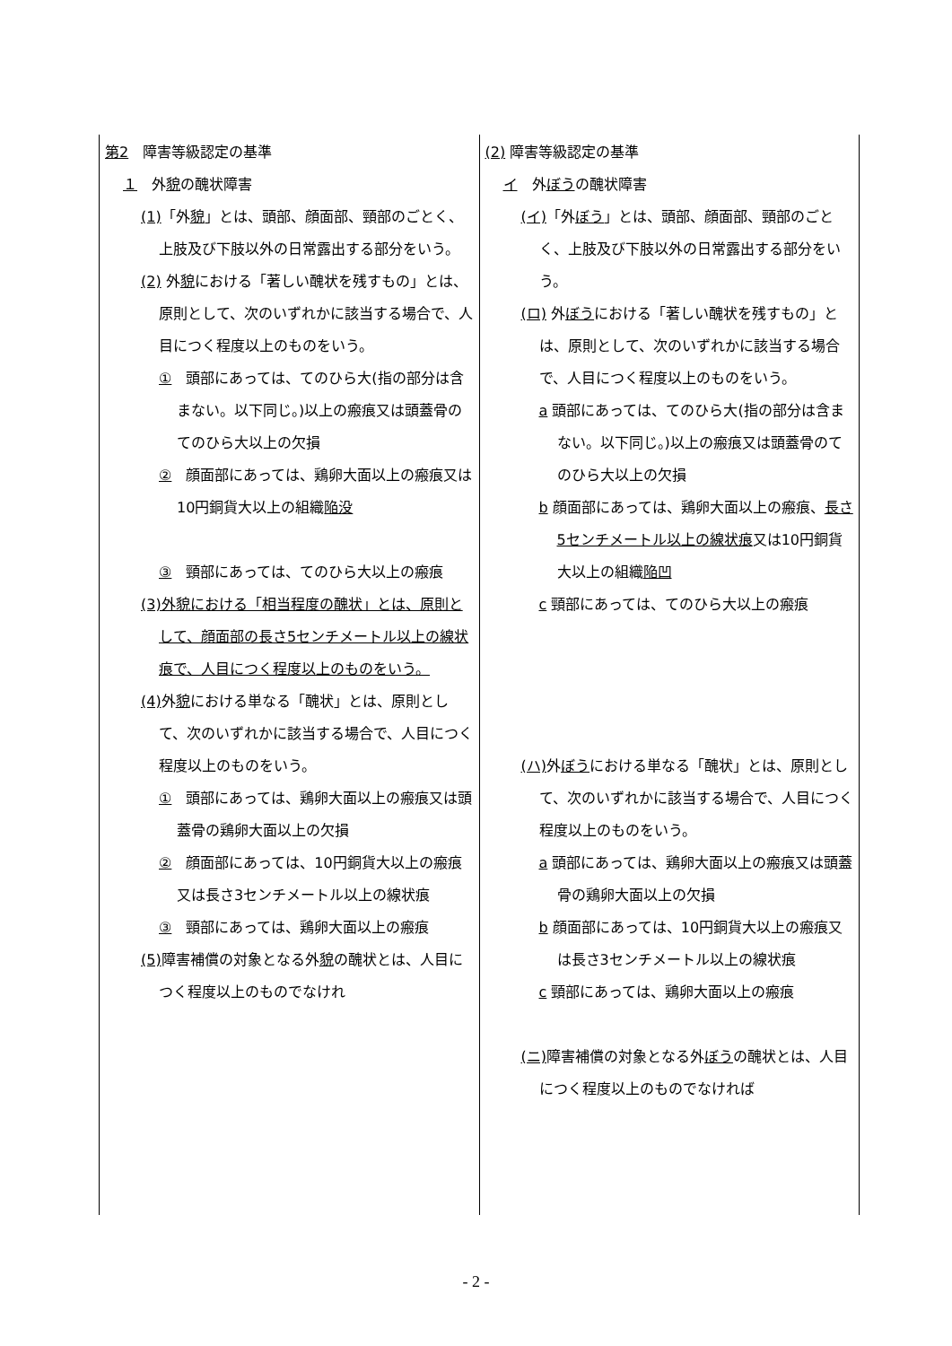| 第2 障害等級認定の基準 １ 外 貌 の醜状障害 (1) 「外 貌 」とは、頭部、顔面部、頸部のごとく、上肢及び下肢以外の日常露出する部分をいう。 (2) 外 貌 における「著しい醜状を残すもの」とは、原則として、次のいずれかに該当する場合で、人目につく程度以上のものをいう。 ① 頭部にあっては、てのひら大(指の部分は含まない。以下同じ。)以上の瘢痕又は頭蓋骨のてのひら大以上の欠損 ② 顔面部にあっては、鶏卵大面以上の瘢痕又は10円銅貨大以上の組織 陥没 ③ 頸部にあっては、てのひら大以上の瘢痕 (3)外貌における「相当程度の醜状」とは、原則として、顔面部の長さ5センチメートル以上の線状痕で、人目につく程度以上のものをいう。 (4) 外 貌 における単なる「醜状」とは、原則として、次のいずれかに該当する場合で、人目につく程度以上のものをいう。 ① 頭部にあっては、鶏卵大面以上の瘢痕又は頭蓋骨の鶏卵大面以上の欠損 ② 顔面部にあっては、10円銅貨大以上の瘢痕又は長さ3センチメートル以上の線状痕 ③ 頸部にあっては、鶏卵大面以上の瘢痕 (5) 障害補償の対象となる外 貌 の醜状とは、人目につく程度以上のものでなけれ | (2) 障害等級認定の基準 イ 外 ぼう の醜状障害 (イ) 「外 ぼう 」とは、頭部、顔面部、頸部のごとく、上肢及び下肢以外の日常露出する部分をいう。 (ロ) 外 ぼう における「著しい醜状を残すもの」とは、原則として、次のいずれかに該当する場合で、人目につく程度以上のものをいう。 a 頭部にあっては、てのひら大(指の部分は含まない。以下同じ。)以上の瘢痕又は頭蓋骨のてのひら大以上の欠損 b 顔面部にあっては、鶏卵大面以上の瘢痕、 長さ5センチメートル以上の線状痕 又は10円銅貨大以上の組織 陥凹 c 頸部にあっては、てのひら大以上の瘢痕 (ハ) 外 ぼう における単なる「醜状」とは、原則として、次のいずれかに該当する場合で、人目につく程度以上のものをいう。 a 頭部にあっては、鶏卵大面以上の瘢痕又は頭蓋骨の鶏卵大面以上の欠損 b 顔面部にあっては、10円銅貨大以上の瘢痕又は長さ3センチメートル以上の線状痕 c 頸部にあっては、鶏卵大面以上の瘢痕 (ニ) 障害補償の対象となる外 ぼう の醜状とは、人目につく程度以上のものでなければ |
- 2 -